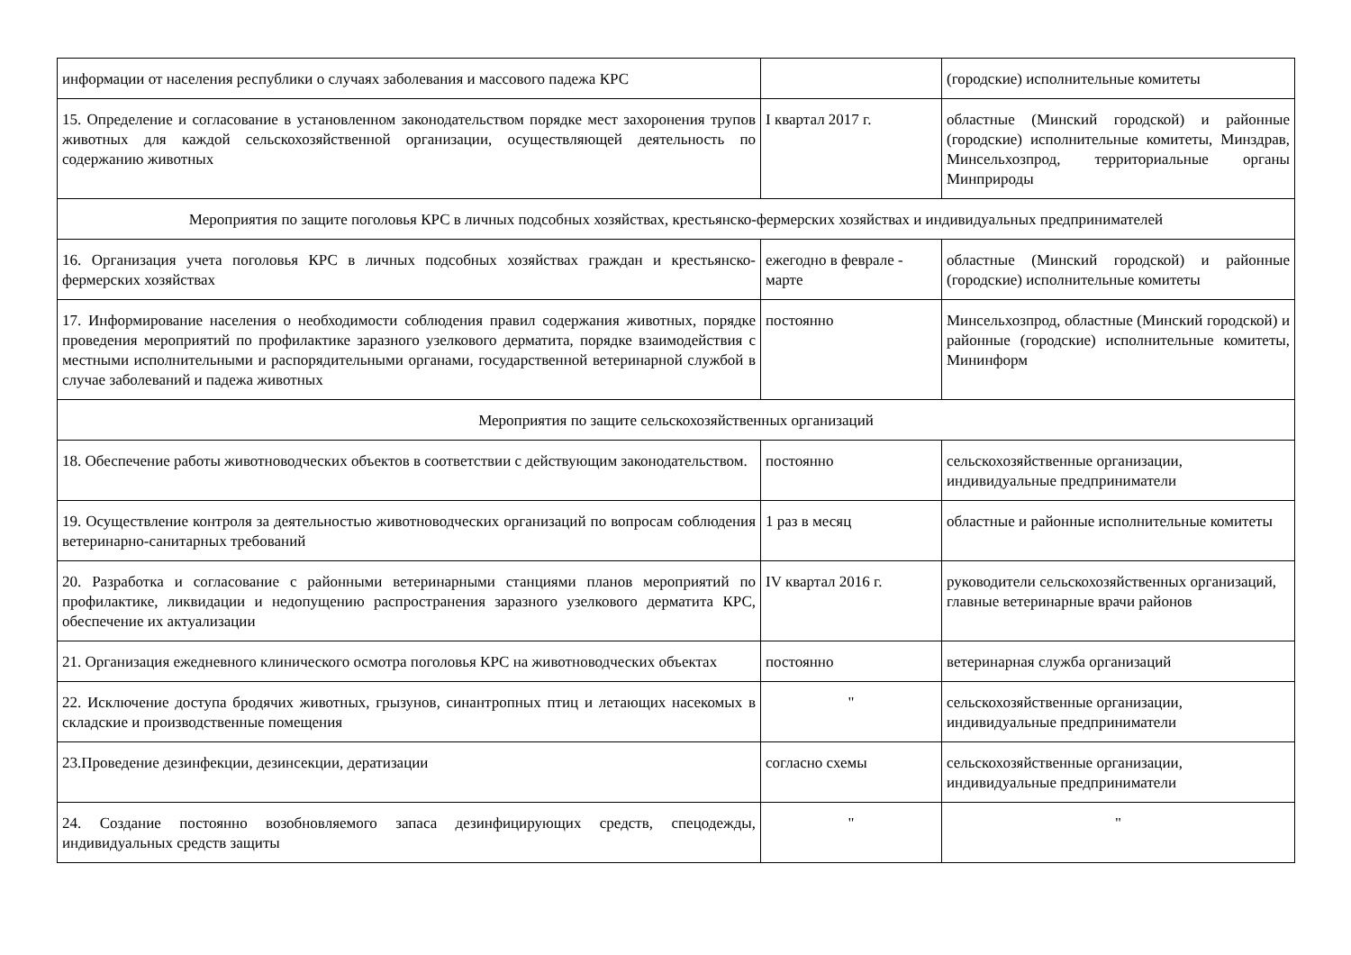| информации от населения республики о случаях заболевания и массового падежа КРС | | (городские) исполнительные комитеты |
| 15. Определение и согласование в установленном законодательством порядке мест захоронения трупов животных для каждой сельскохозяйственной организации, осуществляющей деятельность по содержанию животных | I квартал 2017 г. | областные (Минский городской) и районные (городские) исполнительные комитеты, Минздрав, Минсельхозпрод, территориальные органы Минприроды |
| Мероприятия по защите поголовья КРС в личных подсобных хозяйствах, крестьянско-фермерских хозяйствах и индивидуальных предпринимателей | | |
| 16. Организация учета поголовья КРС в личных подсобных хозяйствах граждан и крестьянско-фермерских хозяйствах | ежегодно в феврале - марте | областные (Минский городской) и районные (городские) исполнительные комитеты |
| 17. Информирование населения о необходимости соблюдения правил содержания животных, порядке проведения мероприятий по профилактике заразного узелкового дерматита, порядке взаимодействия с местными исполнительными и распорядительными органами, государственной ветеринарной службой в случае заболеваний и падежа животных | постоянно | Минсельхозпрод, областные (Минский городской) и районные (городские) исполнительные комитеты, Мининформ |
| Мероприятия по защите сельскохозяйственных организаций | | |
| 18. Обеспечение работы животноводческих объектов в соответствии с действующим законодательством. | постоянно | сельскохозяйственные организации, индивидуальные предприниматели |
| 19. Осуществление контроля за деятельностью животноводческих организаций по вопросам соблюдения ветеринарно-санитарных требований | 1 раз в месяц | областные и районные исполнительные комитеты |
| 20. Разработка и согласование с районными ветеринарными станциями планов мероприятий по профилактике, ликвидации и недопущению распространения заразного узелкового дерматита КРС, обеспечение их актуализации | IV квартал 2016 г. | руководители сельскохозяйственных организаций, главные ветеринарные врачи районов |
| 21. Организация ежедневного клинического осмотра поголовья КРС на животноводческих объектах | постоянно | ветеринарная служба организаций |
| 22. Исключение доступа бродячих животных, грызунов, синантропных птиц и летающих насекомых в складские и производственные помещения | " | сельскохозяйственные организации, индивидуальные предприниматели |
| 23.Проведение дезинфекции, дезинсекции, дератизации | согласно схемы | сельскохозяйственные организации, индивидуальные предприниматели |
| 24. Создание постоянно возобновляемого запаса дезинфицирующих средств, спецодежды, индивидуальных средств защиты | " | " |